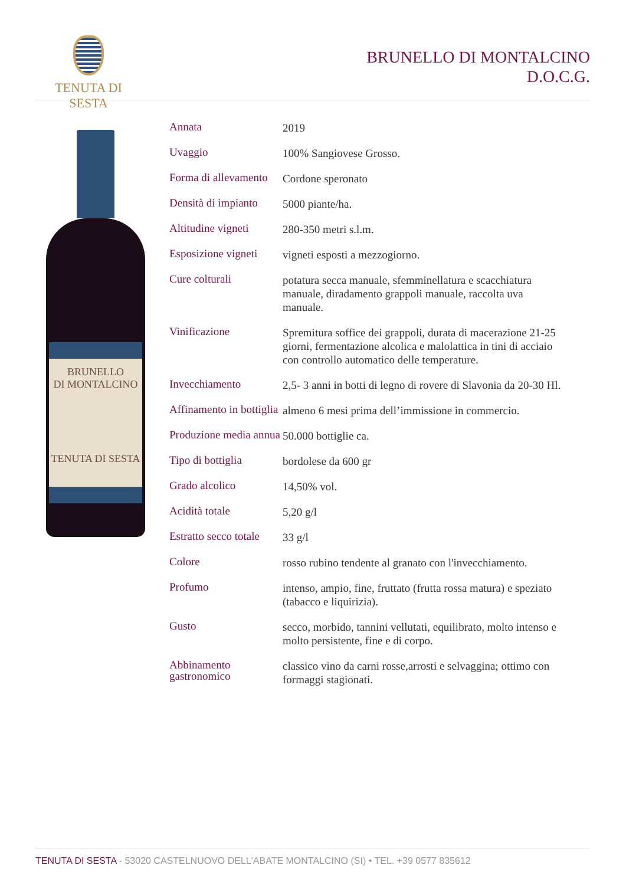TENUTA DI SESTA
BRUNELLO DI MONTALCINO
D.O.C.G.
BRUNELLO
DI MONTALCINO
TENUTA DI SESTA
| Annata | 2019 |
| Uvaggio | 100% Sangiovese Grosso. |
| Forma di allevamento | Cordone speronato |
| Densità di impianto | 5000 piante/ha. |
| Altitudine vigneti | 280-350 metri s.l.m. |
| Esposizione vigneti | vigneti esposti a mezzogiorno. |
| Cure colturali | potatura secca manuale, sfemminellatura e scacchiatura manuale, diradamento grappoli manuale, raccolta uva manuale. |
| Vinificazione | Spremitura soffice dei grappoli, durata di macerazione 21-25 giorni, fermentazione alcolica e malolattica in tini di acciaio con controllo automatico delle temperature. |
| Invecchiamento | 2,5- 3 anni in botti di legno di rovere di Slavonia da 20-30 Hl. |
| Affinamento in bottiglia | almeno 6 mesi prima dell’immissione in commercio. |
| Produzione media annua | 50.000 bottiglie ca. |
| Tipo di bottiglia | bordolese da 600 gr |
| Grado alcolico | 14,50% vol. |
| Acidità totale | 5,20 g/l |
| Estratto secco totale | 33 g/l |
| Colore | rosso rubino tendente al granato con l'invecchiamento. |
| Profumo | intenso, ampio, fine, fruttato (frutta rossa matura) e speziato (tabacco e liquirizia). |
| Gusto | secco, morbido, tannini vellutati, equilibrato, molto intenso e molto persistente, fine e di corpo. |
| Abbinamento gastronomico | classico vino da carni rosse,arrosti e selvaggina; ottimo con formaggi stagionati. |
TENUTA DI SESTA - 53020 CASTELNUOVO DELL'ABATE MONTALCINO (SI) • TEL. +39 0577 835612